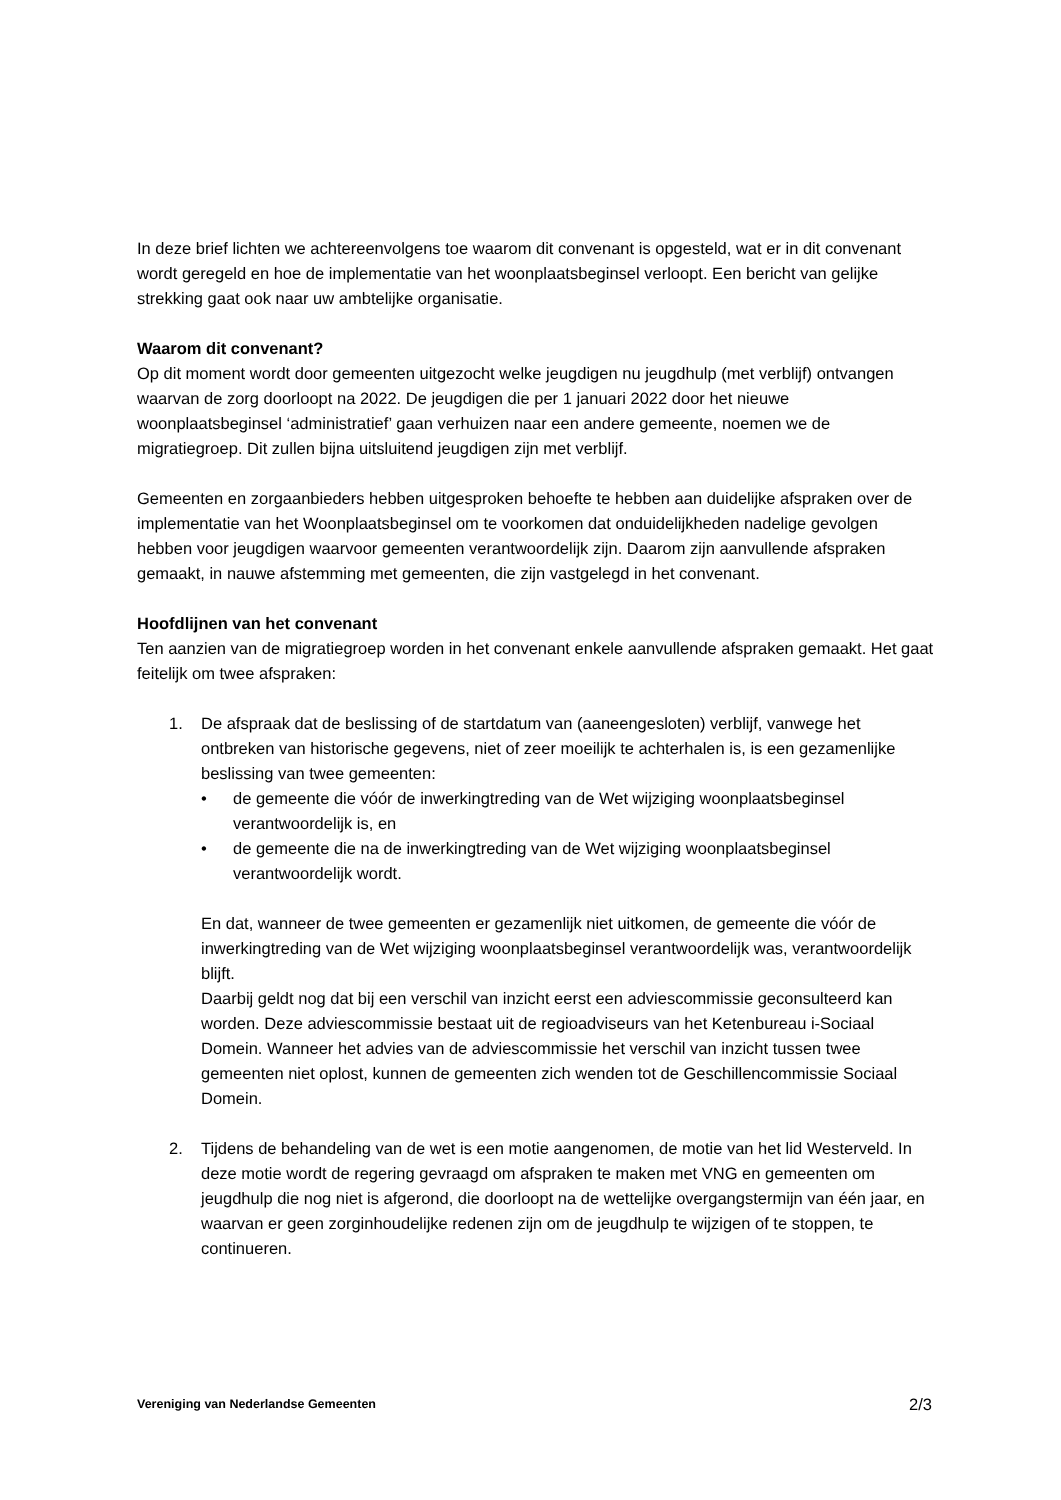In deze brief lichten we achtereenvolgens toe waarom dit convenant is opgesteld, wat er in dit convenant wordt geregeld en hoe de implementatie van het woonplaatsbeginsel verloopt. Een bericht van gelijke strekking gaat ook naar uw ambtelijke organisatie.
Waarom dit convenant?
Op dit moment wordt door gemeenten uitgezocht welke jeugdigen nu jeugdhulp (met verblijf) ontvangen waarvan de zorg doorloopt na 2022. De jeugdigen die per 1 januari 2022 door het nieuwe woonplaatsbeginsel ‘administratief’ gaan verhuizen naar een andere gemeente, noemen we de migratiegroep. Dit zullen bijna uitsluitend jeugdigen zijn met verblijf.
Gemeenten en zorgaanbieders hebben uitgesproken behoefte te hebben aan duidelijke afspraken over de implementatie van het Woonplaatsbeginsel om te voorkomen dat onduidelijkheden nadelige gevolgen hebben voor jeugdigen waarvoor gemeenten verantwoordelijk zijn. Daarom zijn aanvullende afspraken gemaakt, in nauwe afstemming met gemeenten, die zijn vastgelegd in het convenant.
Hoofdlijnen van het convenant
Ten aanzien van de migratiegroep worden in het convenant enkele aanvullende afspraken gemaakt. Het gaat feitelijk om twee afspraken:
1. De afspraak dat de beslissing of de startdatum van (aaneengesloten) verblijf, vanwege het ontbreken van historische gegevens, niet of zeer moeilijk te achterhalen is, is een gezamenlijke beslissing van twee gemeenten:
• de gemeente die vóór de inwerkingtreding van de Wet wijziging woonplaatsbeginsel verantwoordelijk is, en
• de gemeente die na de inwerkingtreding van de Wet wijziging woonplaatsbeginsel verantwoordelijk wordt.
En dat, wanneer de twee gemeenten er gezamenlijk niet uitkomen, de gemeente die vóór de inwerkingtreding van de Wet wijziging woonplaatsbeginsel verantwoordelijk was, verantwoordelijk blijft.
Daarbij geldt nog dat bij een verschil van inzicht eerst een adviescommissie geconsulteerd kan worden. Deze adviescommissie bestaat uit de regioadviseurs van het Ketenbureau i-Sociaal Domein. Wanneer het advies van de adviescommissie het verschil van inzicht tussen twee gemeenten niet oplost, kunnen de gemeenten zich wenden tot de Geschillencommissie Sociaal Domein.
2. Tijdens de behandeling van de wet is een motie aangenomen, de motie van het lid Westerveld. In deze motie wordt de regering gevraagd om afspraken te maken met VNG en gemeenten om jeugdhulp die nog niet is afgerond, die doorloopt na de wettelijke overgangstermijn van één jaar, en waarvan er geen zorginhoudelijke redenen zijn om de jeugdhulp te wijzigen of te stoppen, te continueren.
Vereniging van Nederlandse Gemeenten 2/3